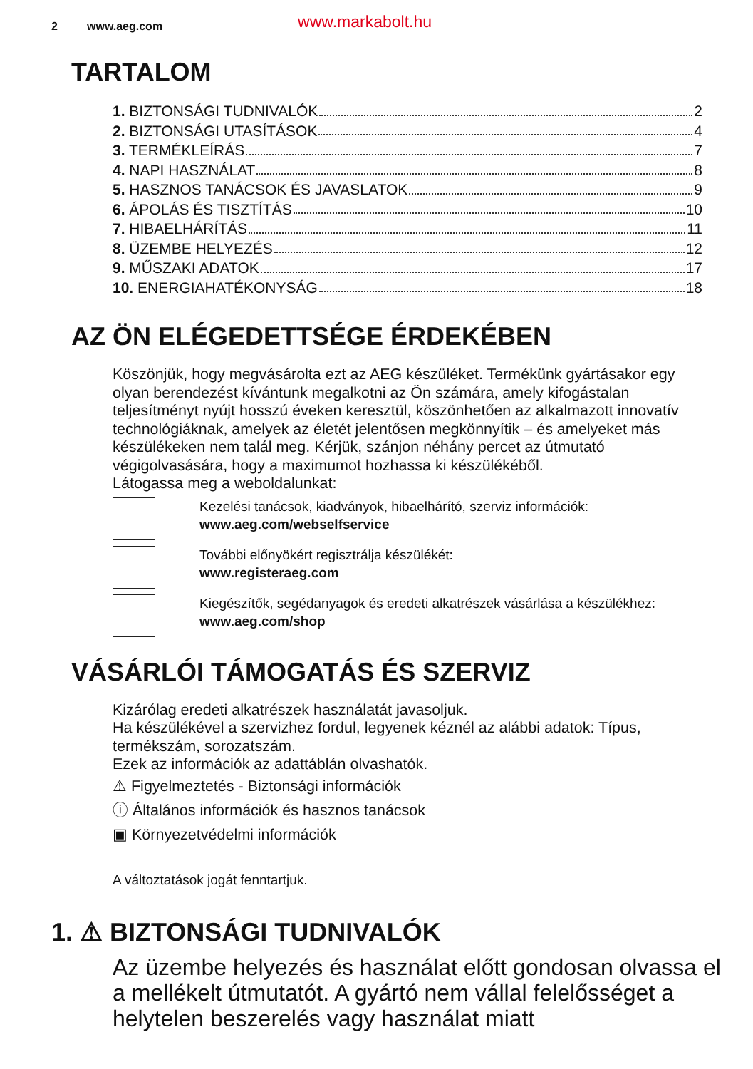2 www.aeg.com www.markabolt.hu
TARTALOM
1. BIZTONSÁGI TUDNIVALÓK 2
2. BIZTONSÁGI UTASÍTÁSOK 4
3. TERMÉKLEÍRÁS 7
4. NAPI HASZNÁLAT 8
5. HASZNOS TANÁCSOK ÉS JAVASLATOK 9
6. ÁPOLÁS ÉS TISZTÍTÁS 10
7. HIBAELHÁRÍTÁS 11
8. ÜZEMBE HELYEZÉS 12
9. MŰSZAKI ADATOK 17
10. ENERGIAHATÉKONYSÁG 18
AZ ÖN ELÉGEDETTSÉGE ÉRDEKÉBEN
Köszönjük, hogy megvásárolta ezt az AEG készüléket. Termékünk gyártásakor egy olyan berendezést kívántunk megalkotni az Ön számára, amely kifogástalan teljesítményt nyújt hosszú éveken keresztül, köszönhetően az alkalmazott innovatív technológiáknak, amelyek az életét jelentősen megkönnyítik – és amelyeket más készülékeken nem talál meg. Kérjük, szánjon néhány percet az útmutató végigolvasására, hogy a maximumot hozhassa ki készülékéből.
Látogassa meg a weboldalunkat:
Kezelési tanácsok, kiadványok, hibaelhárító, szerviz információk:
www.aeg.com/webselfservice
További előnyökért regisztrálja készülékét:
www.registeraeg.com
Kiegészítők, segédanyagok és eredeti alkatrészek vásárlása a készülékhez:
www.aeg.com/shop
VÁSÁRLÓI TÁMOGATÁS ÉS SZERVIZ
Kizárólag eredeti alkatrészek használatát javasoljuk.
Ha készülékével a szervizhez fordul, legyenek kéznél az alábbi adatok: Típus, termékszám, sorozatszám.
Ezek az információk az adattáblán olvashatók.
⚠ Figyelmeztetés - Biztonsági információk
ⓘ Általános információk és hasznos tanácsok
▣ Környezetvédelmi információk
A változtatások jogát fenntartjuk.
1. ⚠ BIZTONSÁGI TUDNIVALÓK
Az üzembe helyezés és használat előtt gondosan olvassa el a mellékelt útmutatót. A gyártó nem vállal felelősséget a helytelen beszerelés vagy használat miatt